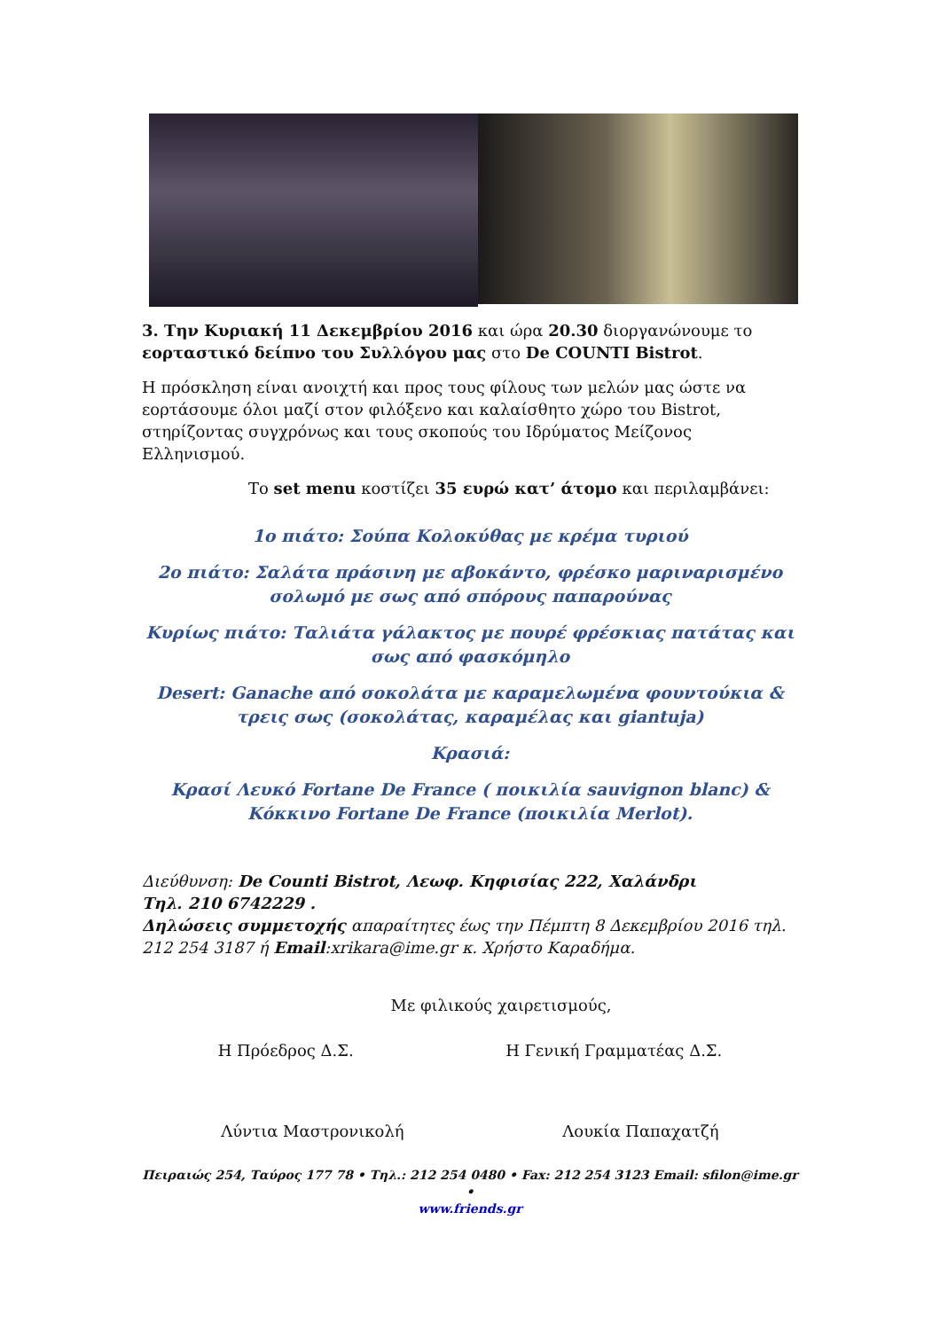3. Την Κυριακή 11 Δεκεμβρίου 2016 και ώρα 20.30 διοργανώνουμε το εορταστικό δείπνο του Συλλόγου μας στο De COUNTI Bistrot.
Η πρόσκληση είναι ανοιχτή και προς τους φίλους των μελών μας ώστε να εορτάσουμε όλοι μαζί στον φιλόξενο και καλαίσθητο χώρο του Bistrot, στηρίζοντας συγχρόνως και τους σκοπούς του Ιδρύματος Μείζονος Ελληνισμού.
Το set menu κοστίζει 35 ευρώ κατ’ άτομο και περιλαμβάνει:
1ο πιάτο: Σούπα Κολοκύθας με κρέμα τυριού
2ο πιάτο: Σαλάτα πράσινη με αβοκάντο, φρέσκο μαριναρισμένο σολωμό με σως από σπόρους παπαρούνας
Κυρίως πιάτο: Ταλιάτα γάλακτος με πουρέ φρέσκιας πατάτας και σως από φασκόμηλο
Desert: Ganache από σοκολάτα με καραμελωμένα φουντούκια & τρεις σως (σοκολάτας, καραμέλας και giantuja)
Κρασιά:
Κρασί Λευκό Fortane De France ( ποικιλία sauvignon blanc) & Κόκκινο Fortane De France (ποικιλία Merlot).
Διεύθυνση: De Counti Bistrot, Λεωφ. Κηφισίας 222, Χαλάνδρι
Τηλ. 210 6742229 .
Δηλώσεις συμμετοχής απαραίτητες έως την Πέμπτη 8 Δεκεμβρίου 2016 τηλ. 212 254 3187 ή Email:xrikara@ime.gr κ. Χρήστο Καραδήμα.
Με φιλικούς χαιρετισμούς,
Η Πρόεδρος Δ.Σ. Η Γενική Γραμματέας Δ.Σ.
Λύντια Μαστρονικολή Λουκία Παπαχατζή
Πειραιώς 254, Ταύρος 177 78 • Τηλ.: 212 254 0480 • Fax: 212 254 3123 Email: sfilon@ime.gr •
www.friends.gr